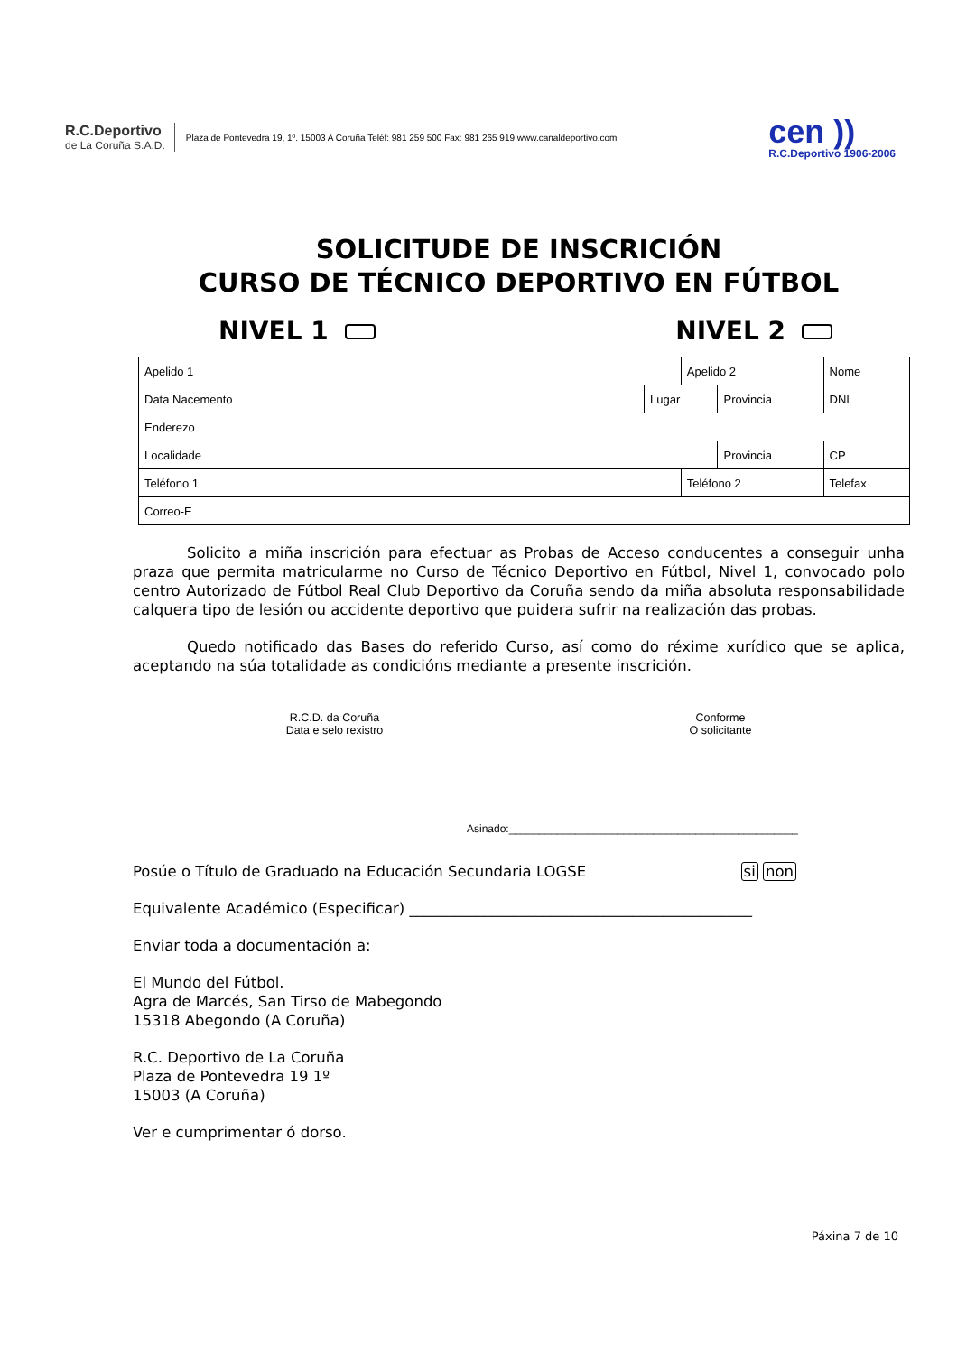R.C.Deportivo
de La Coruña S.A.D.
Plaza de Pontevedra 19, 1º. 15003 A Coruña Teléf: 981 259 500 Fax: 981 265 919 www.canaldeportivo.com
cen ))
R.C.Deportivo 1906-2006
SOLICITUDE DE INSCRICIÓN
CURSO DE TÉCNICO DEPORTIVO EN FÚTBOL
NIVEL 1 NIVEL 2
| Apelido 1 | | Apelido 2 | | Nome | |
| Data Nacemento | Lugar | | Provincia | DNI | |
| Enderezo | | | | | |
| Localidade | | | Provincia | | CP |
| Teléfono 1 | | Teléfono 2 | | Telefax | |
| Correo-E | | | | | |
Solicito a miña inscrición para efectuar as Probas de Acceso conducentes a conseguir unha praza que permita matricularme no Curso de Técnico Deportivo en Fútbol, Nivel 1, convocado polo centro Autorizado de Fútbol Real Club Deportivo da Coruña sendo da miña absoluta responsabilidade calquera tipo de lesión ou accidente deportivo que puidera sufrir na realización das probas.
Quedo notificado das Bases do referido Curso, así como do réxime xurídico que se aplica, aceptando na súa totalidade as condicións mediante a presente inscrición.
R.C.D. da Coruña
Data e selo rexistro
Conforme
O solicitante
Asinado:________________________________________________
Posúe o Título de Graduado na Educación Secundaria LOGSE si non
Equivalente Académico (Especificar) ______________________________________________
Enviar toda a documentación a:
El Mundo del Fútbol.
Agra de Marcés, San Tirso de Mabegondo
15318 Abegondo (A Coruña)
R.C. Deportivo de La Coruña
Plaza de Pontevedra 19 1º
15003 (A Coruña)
Ver e cumprimentar ó dorso.
Páxina 7 de 10